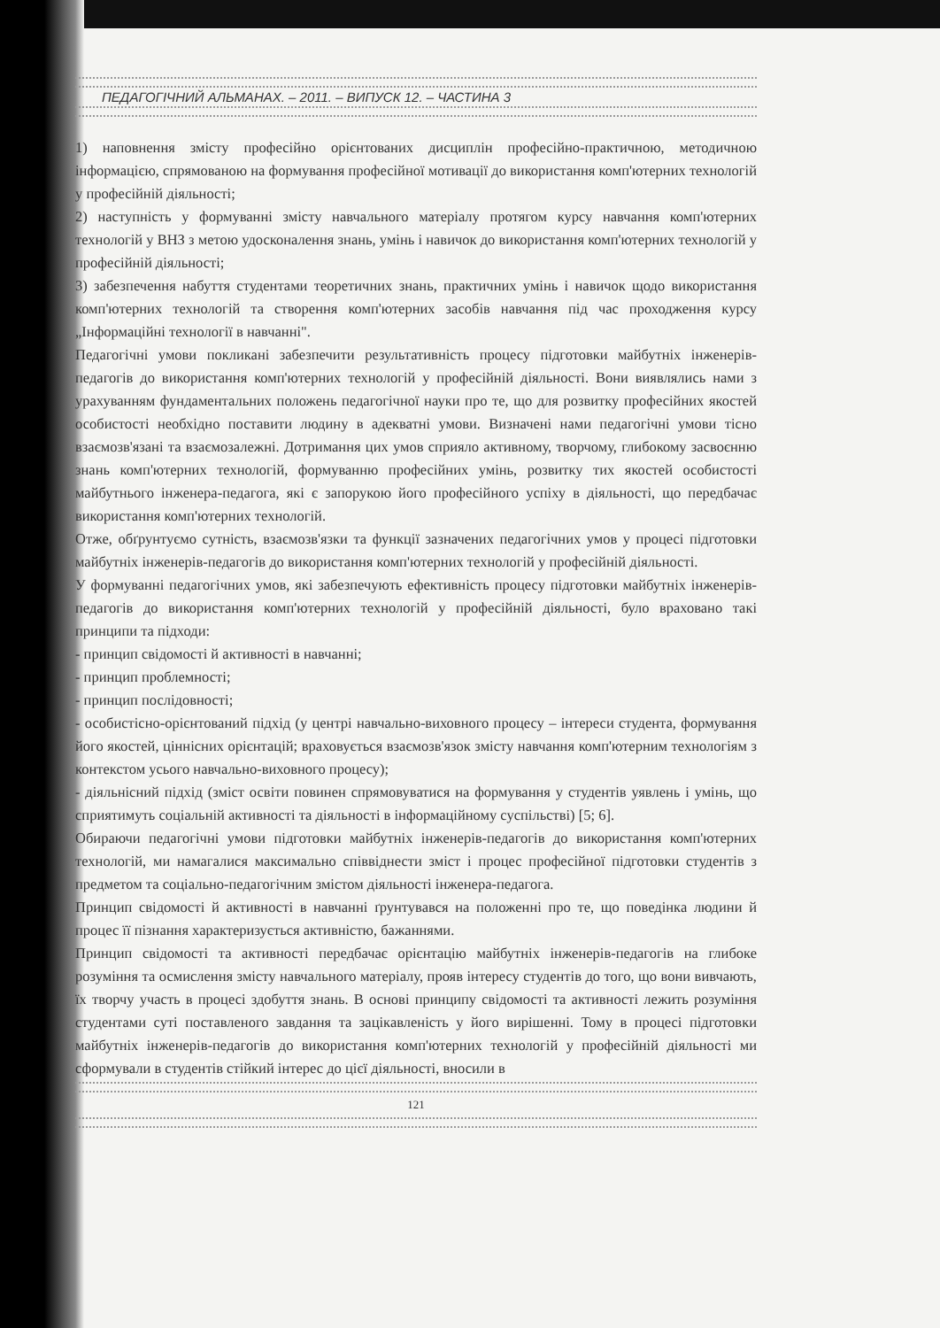ПЕДАГОГІЧНИЙ АЛЬМАНАХ. – 2011. – ВИПУСК 12. – ЧАСТИНА 3
1) наповнення змісту професійно орієнтованих дисциплін професійно-практичною, методичною інформацією, спрямованою на формування професійної мотивації до використання комп'ютерних технологій у професійній діяльності;
2) наступність у формуванні змісту навчального матеріалу протягом курсу навчання комп'ютерних технологій у ВНЗ з метою удосконалення знань, умінь і навичок до використання комп'ютерних технологій у професійній діяльності;
3) забезпечення набуття студентами теоретичних знань, практичних умінь і навичок щодо використання комп'ютерних технологій та створення комп'ютерних засобів навчання під час проходження курсу „Інформаційні технології в навчанні".
Педагогічні умови покликані забезпечити результативність процесу підготовки майбутніх інженерів-педагогів до використання комп'ютерних технологій у професійній діяльності. Вони виявлялись нами з урахуванням фундаментальних положень педагогічної науки про те, що для розвитку професійних якостей особистості необхідно поставити людину в адекватні умови. Визначені нами педагогічні умови тісно взаємозв'язані та взаємозалежні. Дотримання цих умов сприяло активному, творчому, глибокому засвоєнню знань комп'ютерних технологій, формуванню професійних умінь, розвитку тих якостей особистості майбутнього інженера-педагога, які є запорукою його професійного успіху в діяльності, що передбачає використання комп'ютерних технологій.
Отже, обґрунтуємо сутність, взаємозв'язки та функції зазначених педагогічних умов у процесі підготовки майбутніх інженерів-педагогів до використання комп'ютерних технологій у професійній діяльності.
У формуванні педагогічних умов, які забезпечують ефективність процесу підготовки майбутніх інженерів-педагогів до використання комп'ютерних технологій у професійній діяльності, було враховано такі принципи та підходи:
- принцип свідомості й активності в навчанні;
- принцип проблемності;
- принцип послідовності;
- особистісно-орієнтований підхід (у центрі навчально-виховного процесу – інтереси студента, формування його якостей, ціннісних орієнтацій; враховується взаємозв'язок змісту навчання комп'ютерним технологіям з контекстом усього навчально-виховного процесу);
- діяльнісний підхід (зміст освіти повинен спрямовуватися на формування у студентів уявлень і умінь, що сприятимуть соціальній активності та діяльності в інформаційному суспільстві) [5; 6].
Обираючи педагогічні умови підготовки майбутніх інженерів-педагогів до використання комп'ютерних технологій, ми намагалися максимально співвіднести зміст і процес професійної підготовки студентів з предметом та соціально-педагогічним змістом діяльності інженера-педагога.
Принцип свідомості й активності в навчанні ґрунтувався на положенні про те, що поведінка людини й процес її пізнання характеризується активністю, бажаннями.
Принцип свідомості та активності передбачає орієнтацію майбутніх інженерів-педагогів на глибоке розуміння та осмислення змісту навчального матеріалу, прояв інтересу студентів до того, що вони вивчають, їх творчу участь в процесі здобуття знань. В основі принципу свідомості та активності лежить розуміння студентами суті поставленого завдання та зацікавленість у його вирішенні. Тому в процесі підготовки майбутніх інженерів-педагогів до використання комп'ютерних технологій у професійній діяльності ми сформували в студентів стійкий інтерес до цієї діяльності, вносили в
121